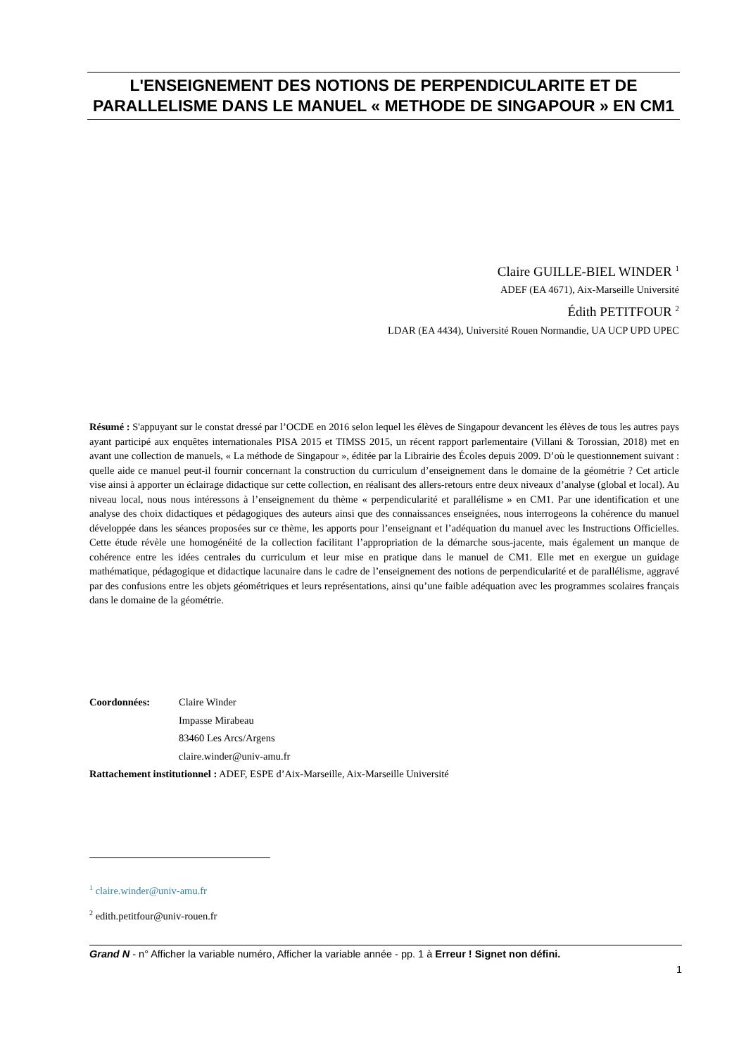L'ENSEIGNEMENT DES NOTIONS DE PERPENDICULARITE ET DE PARALLELISME DANS LE MANUEL « METHODE DE SINGAPOUR » EN CM1
Claire GUILLE-BIEL WINDER <sup>1</sup>
ADEF (EA 4671), Aix-Marseille Université
Édith PETITFOUR <sup>2</sup>
LDAR (EA 4434), Université Rouen Normandie, UA UCP UPD UPEC
Résumé : S'appuyant sur le constat dressé par l’OCDE en 2016 selon lequel les élèves de Singapour devancent les élèves de tous les autres pays ayant participé aux enquêtes internationales PISA 2015 et TIMSS 2015, un récent rapport parlementaire (Villani & Torossian, 2018) met en avant une collection de manuels, « La méthode de Singapour », éditée par la Librairie des Écoles depuis 2009. D’où le questionnement suivant : quelle aide ce manuel peut-il fournir concernant la construction du curriculum d’enseignement dans le domaine de la géométrie ? Cet article vise ainsi à apporter un éclairage didactique sur cette collection, en réalisant des allers-retours entre deux niveaux d’analyse (global et local). Au niveau local, nous nous intéressons à l’enseignement du thème « perpendicularité et parallélisme » en CM1. Par une identification et une analyse des choix didactiques et pédagogiques des auteurs ainsi que des connaissances enseignées, nous interrogeons la cohérence du manuel développée dans les séances proposées sur ce thème, les apports pour l’enseignant et l’adéquation du manuel avec les Instructions Officielles. Cette étude révèle une homogénéité de la collection facilitant l’appropriation de la démarche sous-jacente, mais également un manque de cohérence entre les idées centrales du curriculum et leur mise en pratique dans le manuel de CM1. Elle met en exergue un guidage mathématique, pédagogique et didactique lacunaire dans le cadre de l’enseignement des notions de perpendicularité et de parallélisme, aggravé par des confusions entre les objets géométriques et leurs représentations, ainsi qu’une faible adéquation avec les programmes scolaires français dans le domaine de la géométrie.
| Coordonnées: | Claire Winder Impasse Mirabeau 83460 Les Arcs/Argens claire.winder@univ-amu.fr |
Rattachement institutionnel : ADEF, ESPE d’Aix-Marseille, Aix-Marseille Université
<sup>1</sup> claire.winder@univ-amu.fr
<sup>2</sup> edith.petitfour@univ-rouen.fr
Grand N - n° Afficher la variable numéro, Afficher la variable année - pp. 1 à Erreur ! Signet non défini.
1